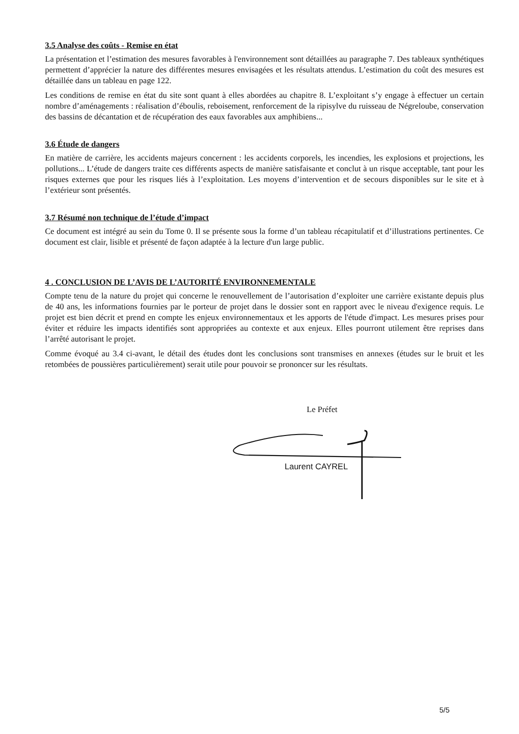3.5 Analyse des coûts - Remise en état
La présentation et l’estimation des mesures favorables à l'environnement sont détaillées au paragraphe 7. Des tableaux synthétiques permettent d’apprécier la nature des différentes mesures envisagées et les résultats attendus. L’estimation du coût des mesures est détaillée dans un tableau en page 122.
Les conditions de remise en état du site sont quant à elles abordées au chapitre 8. L’exploitant s’y engage à effectuer un certain nombre d’aménagements : réalisation d’éboulis, reboisement, renforcement de la ripisylve du ruisseau de Négreloube, conservation des bassins de décantation et de récupération des eaux favorables aux amphibiens...
3.6 Étude de dangers
En matière de carrière, les accidents majeurs concernent : les accidents corporels, les incendies, les explosions et projections, les pollutions... L’étude de dangers traite ces différents aspects de manière satisfaisante et conclut à un risque acceptable, tant pour les risques externes que pour les risques liés à l’exploitation. Les moyens d’intervention et de secours disponibles sur le site et à l’extérieur sont présentés.
3.7 Résumé non technique de l’étude d’impact
Ce document est intégré au sein du Tome 0. Il se présente sous la forme d’un tableau récapitulatif et d’illustrations pertinentes. Ce document est clair, lisible et présenté de façon adaptée à la lecture d'un large public.
4 . CONCLUSION DE L’AVIS DE L’AUTORITÉ ENVIRONNEMENTALE
Compte tenu de la nature du projet qui concerne le renouvellement de l’autorisation d’exploiter une carrière existante depuis plus de 40 ans, les informations fournies par le porteur de projet dans le dossier sont en rapport avec le niveau d'exigence requis. Le projet est bien décrit et prend en compte les enjeux environnementaux et les apports de l'étude d'impact. Les mesures prises pour éviter et réduire les impacts identifiés sont appropriées au contexte et aux enjeux. Elles pourront utilement être reprises dans l’arrêté autorisant le projet.
Comme évoqué au 3.4 ci-avant, le détail des études dont les conclusions sont transmises en annexes (études sur le bruit et les retombées de poussières particulièrement) serait utile pour pouvoir se prononcer sur les résultats.
Le Préfet
Laurent CAYREL
5/5